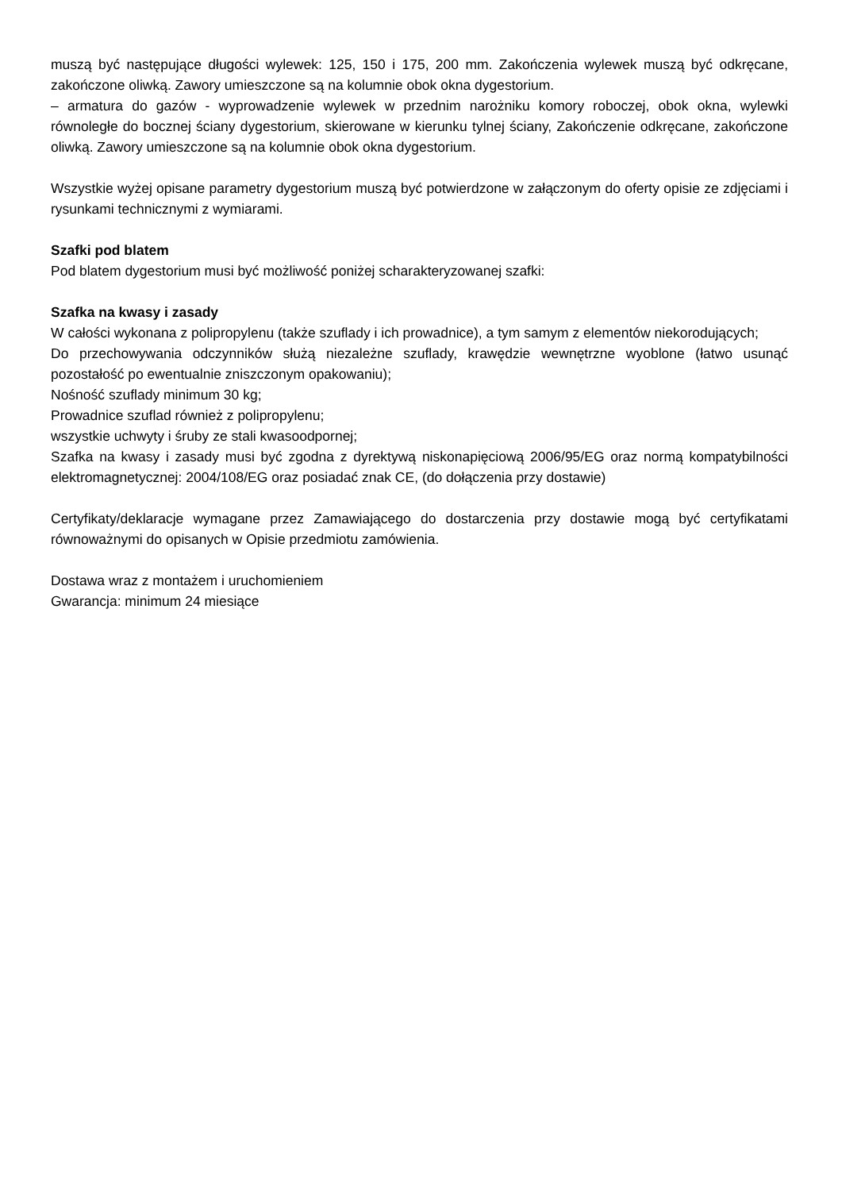muszą być następujące długości wylewek: 125, 150 i 175, 200 mm. Zakończenia wylewek muszą być odkręcane, zakończone oliwką. Zawory umieszczone są na kolumnie obok okna dygestorium.
– armatura do gazów - wyprowadzenie wylewek w przednim narożniku komory roboczej, obok okna, wylewki równoległe do bocznej ściany dygestorium, skierowane w kierunku tylnej ściany, Zakończenie odkręcane, zakończone oliwką. Zawory umieszczone są na kolumnie obok okna dygestorium.
Wszystkie wyżej opisane parametry dygestorium muszą być potwierdzone w załączonym do oferty opisie ze zdjęciami i rysunkami technicznymi z wymiarami.
Szafki pod blatem
Pod blatem dygestorium musi być możliwość poniżej scharakteryzowanej szafki:
Szafka na kwasy i zasady
W całości wykonana z polipropylenu (także szuflady i ich prowadnice), a tym samym z elementów niekorodujących;
Do przechowywania odczynników służą niezależne szuflady, krawędzie wewnętrzne wyoblone (łatwo usunąć pozostałość po ewentualnie zniszczonym opakowaniu);
Nośność szuflady minimum 30 kg;
Prowadnice szuflad również z polipropylenu;
wszystkie uchwyty i śruby ze stali kwasoodpornej;
Szafka na kwasy i zasady musi być zgodna z dyrektywą niskonapięciową 2006/95/EG oraz normą kompatybilności elektromagnetycznej: 2004/108/EG oraz posiadać znak CE, (do dołączenia przy dostawie)
Certyfikaty/deklaracje wymagane przez Zamawiającego do dostarczenia przy dostawie mogą być certyfikatami równoważnymi do opisanych w Opisie przedmiotu zamówienia.
Dostawa wraz z montażem i uruchomieniem
Gwarancja: minimum 24 miesiące